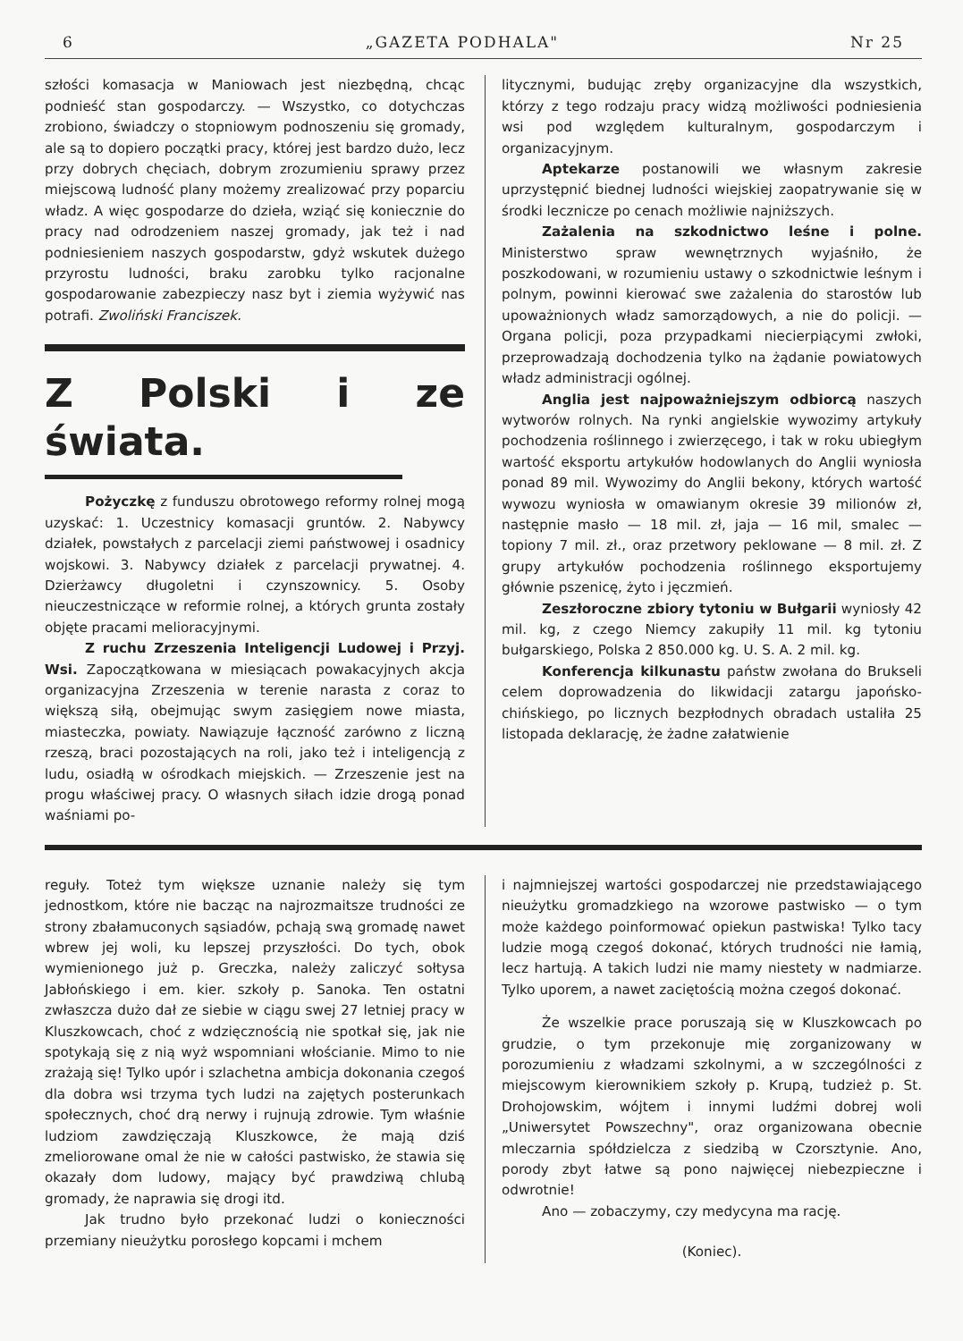6 „GAZETA PODHALA" Nr 25
szłości komasacja w Maniowach jest niezbędną, chcąc podnieść stan gospodarczy. — Wszystko, co dotychczas zrobiono, świadczy o stopniowym podnoszeniu się gromady, ale są to dopiero początki pracy, której jest bardzo dużo, lecz przy dobrych chęciach, dobrym zrozumieniu sprawy przez miejscową ludność plany możemy zrealizować przy poparciu władz. A więc gospodarze do dzieła, wziąć się koniecznie do pracy nad odrodzeniem naszej gromady, jak też i nad podniesieniem naszych gospodarstw, gdyż wskutek dużego przyrostu ludności, braku zarobku tylko racjonalne gospodarowanie zabezpieczy nasz byt i ziemia wyżywić nas potrafi. Zwoliński Franciszek.
Z Polski i ze świata.
Pożyczkę z funduszu obrotowego reformy rolnej mogą uzyskać: 1. Uczestnicy komasacji gruntów. 2. Nabywcy działek, powstałych z parcelacji ziemi państwowej i osadnicy wojskowi. 3. Nabywcy działek z parcelacji prywatnej. 4. Dzierżawcy długoletni i czynszownicy. 5. Osoby nieuczestniczące w reformie rolnej, a których grunta zostały objęte pracami melioracyjnymi.
Z ruchu Zrzeszenia Inteligencji Ludowej i Przyj. Wsi. Zapoczątkowana w miesiącach powakacyjnych akcja organizacyjna Zrzeszenia w terenie narasta z coraz to większą siłą, obejmując swym zasięgiem nowe miasta, miasteczka, powiaty. Nawiązuje łączność zarówno z liczną rzeszą, braci pozostających na roli, jako też i inteligencją z ludu, osiadłą w ośrodkach miejskich. — Zrzeszenie jest na progu właściwej pracy. O własnych siłach idzie drogą ponad waśniami po-
litycznymi, budując zręby organizacyjne dla wszystkich, którzy z tego rodzaju pracy widzą możliwości podniesienia wsi pod względem kulturalnym, gospodarczym i organizacyjnym.
Aptekarze postanowili we własnym zakresie uprzystępnić biednej ludności wiejskiej zaopatrywanie się w środki lecznicze po cenach możliwie najniższych.
Zażalenia na szkodnictwo leśne i polne. Ministerstwo spraw wewnętrznych wyjaśniło, że poszkodowani, w rozumieniu ustawy o szkodnictwie leśnym i polnym, powinni kierować swe zażalenia do starostów lub upoważnionych władz samorządowych, a nie do policji. — Organa policji, poza przypadkami niecierpiącymi zwłoki, przeprowadzają dochodzenia tylko na żądanie powiatowych władz administracji ogólnej.
Anglia jest najpoważniejszym odbiorcą naszych wytworów rolnych. Na rynki angielskie wywozimy artykuły pochodzenia roślinnego i zwierzęcego, i tak w roku ubiegłym wartość eksportu artykułów hodowlanych do Anglii wyniosła ponad 89 mil. Wywozimy do Anglii bekony, których wartość wywozu wyniosła w omawianym okresie 39 milionów zł, następnie masło — 18 mil. zł, jaja — 16 mil, smalec — topiony 7 mil. zł., oraz przetwory peklowane — 8 mil. zł. Z grupy artykułów pochodzenia roślinnego eksportujemy głównie pszenicę, żyto i jęczmień.
Zeszłoroczne zbiory tytoniu w Bułgarii wyniosły 42 mil. kg, z czego Niemcy zakupiły 11 mil. kg tytoniu bułgarskiego, Polska 2 850.000 kg. U. S. A. 2 mil. kg.
Konferencja kilkunastu państw zwołana do Brukseli celem doprowadzenia do likwidacji zatargu japońsko-chińskiego, po licznych bezpłodnych obradach ustaliła 25 listopada deklarację, że żadne załatwienie
reguły. Toteż tym większe uznanie należy się tym jednostkom, które nie bacząc na najrozmaitsze trudności ze strony zbałamuconych sąsiadów, pchają swą gromadę nawet wbrew jej woli, ku lepszej przyszłości. Do tych, obok wymienionego już p. Greczka, należy zaliczyć sołtysa Jabłońskiego i em. kier. szkoły p. Sanoka. Ten ostatni zwłaszcza dużo dał ze siebie w ciągu swej 27 letniej pracy w Kluszkowcach, choć z wdzięcznością nie spotkał się, jak nie spotykają się z nią wyż wspomniani włościanie. Mimo to nie zrażają się! Tylko upór i szlachetna ambicja dokonania czegoś dla dobra wsi trzyma tych ludzi na zajętych posterunkach społecznych, choć drą nerwy i rujnują zdrowie. Tym właśnie ludziom zawdzięczają Kluszkowce, że mają dziś zmeliorowane omal że nie w całości pastwisko, że stawia się okazały dom ludowy, mający być prawdziwą chlubą gromady, że naprawia się drogi itd.
Jak trudno było przekonać ludzi o konieczności przemiany nieużytku porosłego kopcami i mchem
i najmniejszej wartości gospodarczej nie przedstawiającego nieużytku gromadzkiego na wzorowe pastwisko — o tym może każdego poinformować opiekun pastwiska! Tylko tacy ludzie mogą czegoś dokonać, których trudności nie łamią, lecz hartują. A takich ludzi nie mamy niestety w nadmiarze. Tylko uporem, a nawet zaciętością można czegoś dokonać.
Że wszelkie prace poruszają się w Kluszkowcach po grudzie, o tym przekonuje mię zorganizowany w porozumieniu z władzami szkolnymi, a w szczególności z miejscowym kierownikiem szkoły p. Krupą, tudzież p. St. Drohojowskim, wójtem i innymi ludźmi dobrej woli „Uniwersytet Powszechny", oraz organizowana obecnie mleczarnia spółdzielcza z siedzibą w Czorsztynie. Ano, porody zbyt łatwe są pono najwięcej niebezpieczne i odwrotnie!
Ano — zobaczymy, czy medycyna ma rację.
(Koniec).